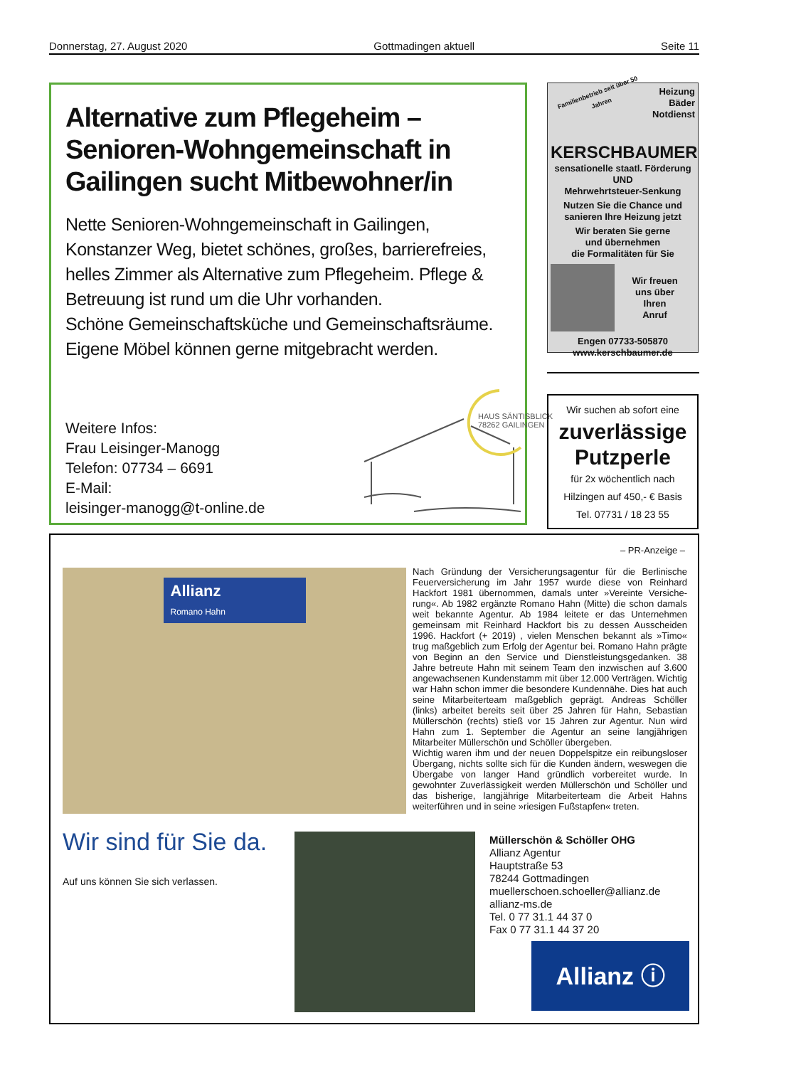Donnerstag, 27. August 2020 Gottmadingen aktuell Seite 11
Alternative zum Pflegeheim – Senioren-Wohngemeinschaft in Gailingen sucht Mitbewohner/in
Nette Senioren-Wohngemeinschaft in Gailingen, Konstanzer Weg, bietet schönes, großes, barrierefreies, helles Zimmer als Alternative zum Pflegeheim. Pflege & Betreuung ist rund um die Uhr vorhanden.
Schöne Gemeinschaftsküche und Gemeinschaftsräume.
Eigene Möbel können gerne mitgebracht werden.
Weitere Infos:
Frau Leisinger-Manogg
Telefon: 07734 – 6691
E-Mail:
leisinger-manogg@t-online.de
HAUS SÄNTISBLICK
78262 GAILINGEN
Familienbetrieb seit über 50 Jahren Heizung
Bäder
Notdienst
KERSCHBAUMER
sensationelle staatl. Förderung
UND
Mehrwehrtsteuer-Senkung
Nutzen Sie die Chance und sanieren Ihre Heizung jetzt
Wir beraten Sie gerne
und übernehmen
die Formalitäten für Sie
Wir freuen
uns über
Ihren
Anruf
Engen 07733-505870
www.kerschbaumer.de
Wir suchen ab sofort eine
zuverlässige
Putzperle
für 2x wöchentlich nach
Hilzingen auf 450,- € Basis
Tel. 07731 / 18 23 55
– PR-Anzeige –
Allianz
Romano Hahn
Nach Gründung der Versicherungsagentur für die Berlinische Feuerversicherung im Jahr 1957 wurde diese von Reinhard Hackfort 1981 übernommen, damals unter »Vereinte Versiche-rung«. Ab 1982 ergänzte Romano Hahn (Mitte) die schon damals weit bekannte Agentur. Ab 1984 leitete er das Unternehmen gemeinsam mit Reinhard Hackfort bis zu dessen Ausscheiden 1996. Hackfort (+ 2019) , vielen Menschen bekannt als »Timo« trug maßgeblich zum Erfolg der Agentur bei. Romano Hahn prägte von Beginn an den Service und Dienstleistungsgedanken. 38 Jahre betreute Hahn mit seinem Team den inzwischen auf 3.600 angewachsenen Kundenstamm mit über 12.000 Verträgen. Wichtig war Hahn schon immer die besondere Kundennähe. Dies hat auch seine Mitarbeiterteam maßgeblich geprägt. Andreas Schöller (links) arbeitet bereits seit über 25 Jahren für Hahn, Sebastian Müllerschön (rechts) stieß vor 15 Jahren zur Agentur. Nun wird Hahn zum 1. September die Agentur an seine langjährigen Mitarbeiter Müllerschön und Schöller übergeben.
Wichtig waren ihm und der neuen Doppelspitze ein reibungsloser Übergang, nichts sollte sich für die Kunden ändern, weswegen die Übergabe von langer Hand gründlich vorbereitet wurde. In gewohnter Zuverlässigkeit werden Müllerschön und Schöller und das bisherige, langjährige Mitarbeiterteam die Arbeit Hahns weiterführen und in seine »riesigen Fußstapfen« treten.
Wir sind für Sie da.
Auf uns können Sie sich verlassen.
Müllerschön & Schöller OHG
Allianz Agentur
Hauptstraße 53
78244 Gottmadingen
muellerschoen.schoeller@allianz.de
allianz-ms.de
Tel. 0 77 31.1 44 37 0
Fax 0 77 31.1 44 37 20
Allianz ⓘ